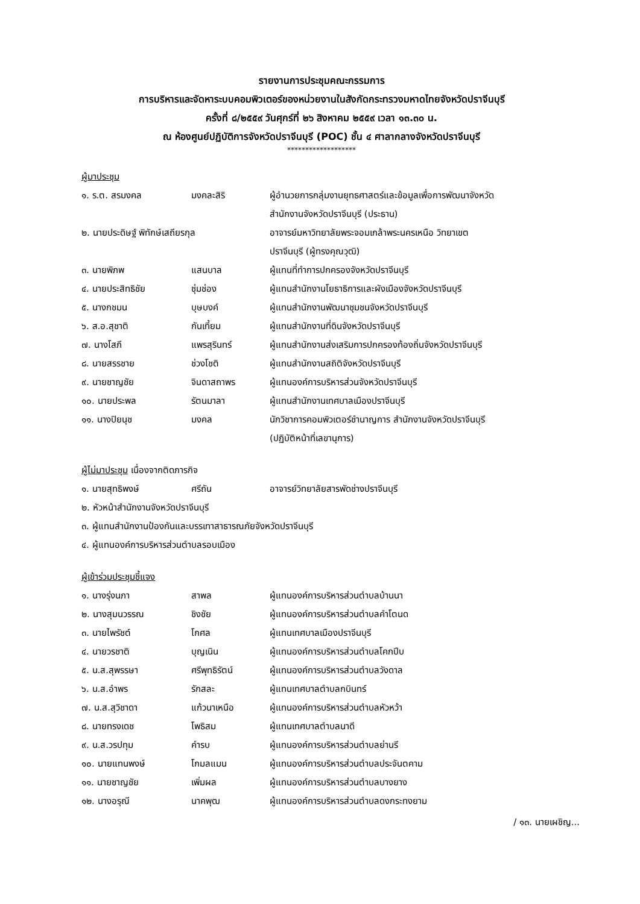รายงานการประชุมคณะกรรมการ
การบริหารและจัดหาระบบคอมพิวเตอร์ของหน่วยงานในสังกัดกระทรวงมหาดไทยจังหวัดปราจีนบุรี
ครั้งที่ ๘/๒๕๕๙ วันศุกร์ที่ ๒๖ สิงหาคม ๒๕๕๙ เวลา ๑๓.๓๐ น.
ณ ห้องศูนย์ปฏิบัติการจังหวัดปราจีนบุรี (POC) ชั้น ๔ ศาลากลางจังหวัดปราจีนบุรี
*******************
ผู้มาประชุม
| ๑. ร.ต. สรมงคล | มงคละสิริ | ผู้อำนวยการกลุ่มงานยุทธศาสตร์และข้อมูลเพื่อการพัฒนาจังหวัด สำนักงานจังหวัดปราจีนบุรี (ประธาน) |
| ๒. นายประดิษฐ์ พิทักษ์เสถียรกุล | | อาจารย์มหาวิทยาลัยพระจอมเกล้าพระนครเหนือ วิทยาเขต ปราจีนบุรี (ผู้ทรงคุณวุฒิ) |
| ๓. นายพิภพ | แสนบาล | ผู้แทนที่ทำการปกครองจังหวัดปราจีนบุรี |
| ๔. นายประสิทธิชัย | ชุ่มช่อง | ผู้แทนสำนักงานโยธาธิการและผังเมืองจังหวัดปราจีนบุรี |
| ๕. นางกชมน | บุษบงค์ | ผู้แทนสำนักงานพัฒนาชุมชนจังหวัดปราจีนบุรี |
| ๖. ส.อ.สุชาติ | กันเที้ยม | ผู้แทนสำนักงานที่ดินจังหวัดปราจีนบุรี |
| ๗. นางโสภี | แพรสุรินทร์ | ผู้แทนสำนักงานส่งเสริมการปกครองท้องถิ่นจังหวัดปราจีนบุรี |
| ๘. นายสรรชาย | ช่วงโชติ | ผู้แทนสำนักงานสถิติจังหวัดปราจีนบุรี |
| ๙. นายชาญชัย | จินดาสถาพร | ผู้แทนองค์การบริหารส่วนจังหวัดปราจีนบุรี |
| ๑๐. นายประพล | รัตนมาลา | ผู้แทนสำนักงานเทศบาลเมืองปราจีนบุรี |
| ๑๑. นางปิยนุช | มงคล | นักวิชาการคอมพิวเตอร์ชำนาญการ สำนักงานจังหวัดปราจีนบุรี (ปฏิบัติหน้าที่เลขานุการ) |
ผู้ไม่มาประชุม เนื่องจากติดภารกิจ
| ๑. นายสุทธิพงษ์ | ศรีถัน | อาจารย์วิทยาลัยสารพัดช่างปราจีนบุรี |
| ๒. หัวหน้าสำนักงานจังหวัดปราจีนบุรี | | |
| ๓. ผู้แทนสำนักงานป้องกันและบรรเทาสาธารณภัยจังหวัดปราจีนบุรี | | |
| ๔. ผู้แทนองค์การบริหารส่วนตำบลรอบเมือง | | |
ผู้เข้าร่วมประชุมชี้แจง
| ๑. นางรุ่งนภา | สาพล | ผู้แทนองค์การบริหารส่วนตำบลบ้านนา |
| ๒. นางสุมนวรรณ | ชิงชัย | ผู้แทนองค์การบริหารส่วนตำบลคำโตนด |
| ๓. นายไพรัชต์ | โกศล | ผู้แทนเทศบาลเมืองปราจีนบุรี |
| ๔. นายวรชาติ | บุญเนิน | ผู้แทนองค์การบริหารส่วนตำบลโคกปีบ |
| ๕. น.ส.สุพรรษา | ศรีพุทธิรัตน์ | ผู้แทนองค์การบริหารส่วนตำบลวังดาล |
| ๖. น.ส.อำพร | รักสละ | ผู้แทนเทศบาลตำบลกบินทร์ |
| ๗. น.ส.สุวิชาดา | แก้วนาเหนือ | ผู้แทนองค์การบริหารส่วนตำบลหัวหว้า |
| ๘. นายทรงเดช | โพธิสม | ผู้แทนเทศบาลตำบลนาดี |
| ๙. น.ส.วรปทุม | คำรบ | ผู้แทนองค์การบริหารส่วนตำบลย่านรี |
| ๑๐. นายแทนพงษ์ | โกมลแมน | ผู้แทนองค์การบริหารส่วนตำบลประจันตคาม |
| ๑๑. นายชาญชัย | เพิ่มผล | ผู้แทนองค์การบริหารส่วนตำบลบางยาง |
| ๑๒. นางอรุณี | นาคพุฒ | ผู้แทนองค์การบริหารส่วนตำบลดงกระทงยาม |
/ ๑๓. นายเผชิญ...